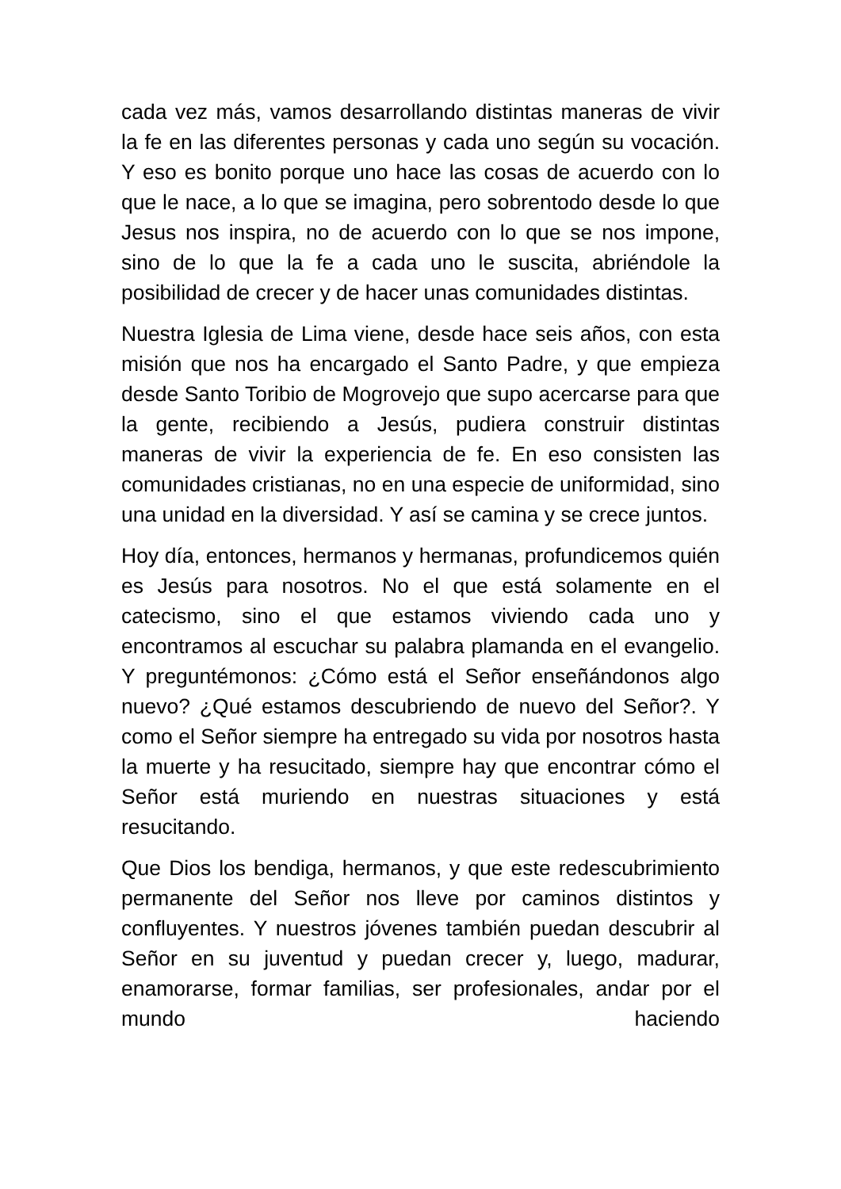cada vez más, vamos desarrollando distintas maneras de vivir la fe en las diferentes personas y cada uno según su vocación. Y eso es bonito porque uno hace las cosas de acuerdo con lo que le nace, a lo que se imagina, pero sobrentodo desde lo que Jesus nos inspira, no de acuerdo con lo que se nos impone, sino de lo que la fe a cada uno le suscita, abriéndole la posibilidad de crecer y de hacer unas comunidades distintas.
Nuestra Iglesia de Lima viene, desde hace seis años, con esta misión que nos ha encargado el Santo Padre, y que empieza desde Santo Toribio de Mogrovejo que supo acercarse para que la gente, recibiendo a Jesús, pudiera construir distintas maneras de vivir la experiencia de fe. En eso consisten las comunidades cristianas, no en una especie de uniformidad, sino una unidad en la diversidad. Y así se camina y se crece juntos.
Hoy día, entonces, hermanos y hermanas, profundicemos quién es Jesús para nosotros. No el que está solamente en el catecismo, sino el que estamos viviendo cada uno y encontramos al escuchar su palabra plamanda en el evangelio. Y preguntémonos: ¿Cómo está el Señor enseñándonos algo nuevo? ¿Qué estamos descubriendo de nuevo del Señor?. Y como el Señor siempre ha entregado su vida por nosotros hasta la muerte y ha resucitado, siempre hay que encontrar cómo el Señor está muriendo en nuestras situaciones y está resucitando.
Que Dios los bendiga, hermanos, y que este redescubrimiento permanente del Señor nos lleve por caminos distintos y confluyentes. Y nuestros jóvenes también puedan descubrir al Señor en su juventud y puedan crecer y, luego, madurar, enamorarse, formar familias, ser profesionales, andar por el mundo haciendo